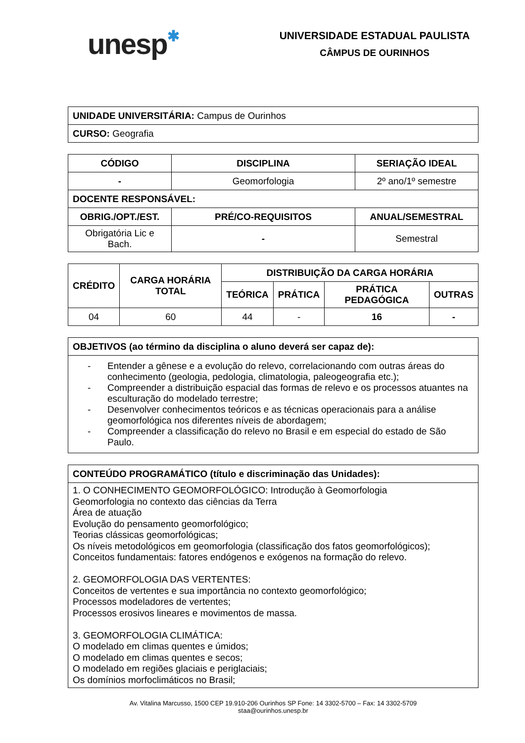unesp✱
UNIVERSIDADE ESTADUAL PAULISTA
CÂMPUS DE OURINHOS
| UNIDADE UNIVERSITÁRIA: Campus de Ourinhos |
| CURSO: Geografia |
| CÓDIGO | DISCIPLINA | SERIAÇÃO IDEAL |
| --- | --- | --- |
| - | Geomorfologia | 2º ano/1º semestre |
| DOCENTE RESPONSÁVEL: | | |
| OBRIG./OPT./EST. | PRÉ/CO-REQUISITOS | ANUAL/SEMESTRAL |
| Obrigatória Lic e Bach. | - | Semestral |
| CRÉDITO | CARGA HORÁRIA TOTAL | DISTRIBUIÇÃO DA CARGA HORÁRIA | | | |
| --- | --- | --- | --- | --- | --- |
| | | TEÓRICA | PRÁTICA | PRÁTICA PEDAGÓGICA | OUTRAS |
| 04 | 60 | 44 | - | 16 | - |
| OBJETIVOS (ao término da disciplina o aluno deverá ser capaz de): |
| - Entender a gênese e a evolução do relevo, correlacionando com outras áreas do conhecimento (geologia, pedologia, climatologia, paleogeografia etc.); - Compreender a distribuição espacial das formas de relevo e os processos atuantes na esculturação do modelado terrestre; - Desenvolver conhecimentos teóricos e as técnicas operacionais para a análise geomorfológica nos diferentes níveis de abordagem; - Compreender a classificação do relevo no Brasil e em especial do estado de São Paulo. |
| CONTEÚDO PROGRAMÁTICO (título e discriminação das Unidades): |
| 1. O CONHECIMENTO GEOMORFOLÓGICO: Introdução à Geomorfologia Geomorfologia no contexto das ciências da Terra Área de atuação Evolução do pensamento geomorfológico; Teorias clássicas geomorfológicas; Os níveis metodológicos em geomorfologia (classificação dos fatos geomorfológicos); Conceitos fundamentais: fatores endógenos e exógenos na formação do relevo. 2. GEOMORFOLOGIA DAS VERTENTES: Conceitos de vertentes e sua importância no contexto geomorfológico; Processos modeladores de vertentes; Processos erosivos lineares e movimentos de massa. 3. GEOMORFOLOGIA CLIMÁTICA: O modelado em climas quentes e úmidos; O modelado em climas quentes e secos; O modelado em regiões glaciais e periglaciais; Os domínios morfoclimáticos no Brasil; |
Av. Vitalina Marcusso, 1500 CEP 19.910-206 Ourinhos SP Fone: 14 3302-5700 – Fax: 14 3302-5709
staa@ourinhos.unesp.br